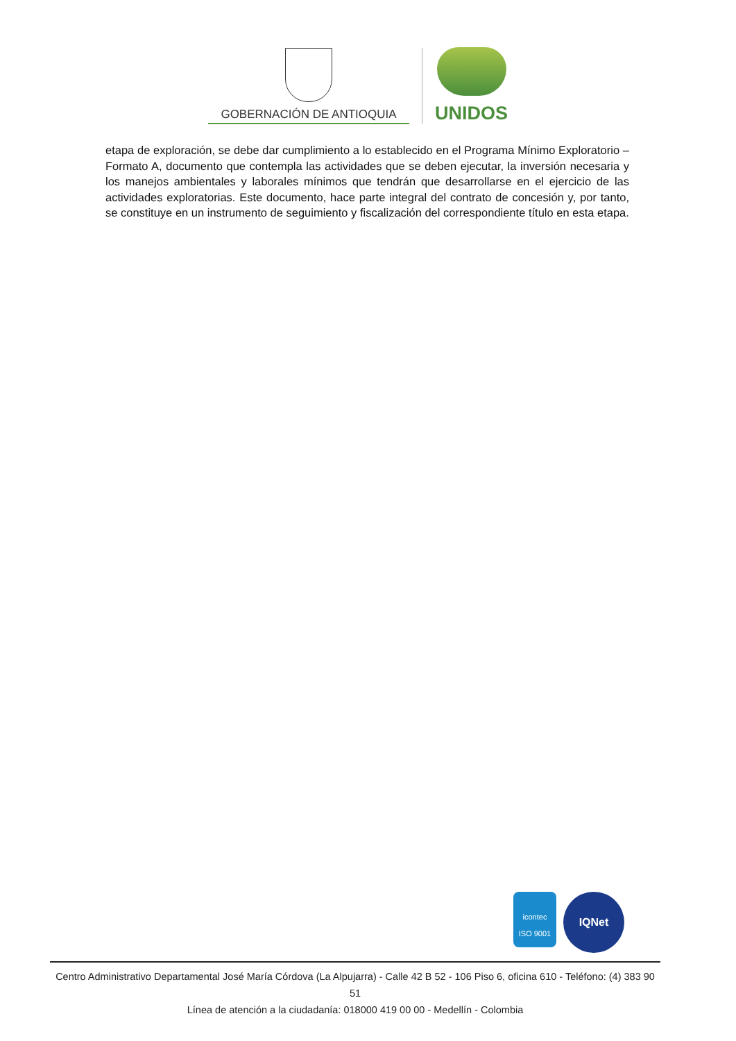GOBERNACIÓN DE ANTIOQUIA
UNIDOS
etapa de exploración, se debe dar cumplimiento a lo establecido en el Programa Mínimo Exploratorio – Formato A, documento que contempla las actividades que se deben ejecutar, la inversión necesaria y los manejos ambientales y laborales mínimos que tendrán que desarrollarse en el ejercicio de las actividades exploratorias. Este documento, hace parte integral del contrato de concesión y, por tanto, se constituye en un instrumento de seguimiento y fiscalización del correspondiente título en esta etapa.
icontec
ISO 9001
IQNet
Centro Administrativo Departamental José María Córdova (La Alpujarra) - Calle 42 B 52 - 106 Piso 6, oficina 610 - Teléfono: (4) 383 90 51
Línea de atención a la ciudadanía: 018000 419 00 00 - Medellín - Colombia